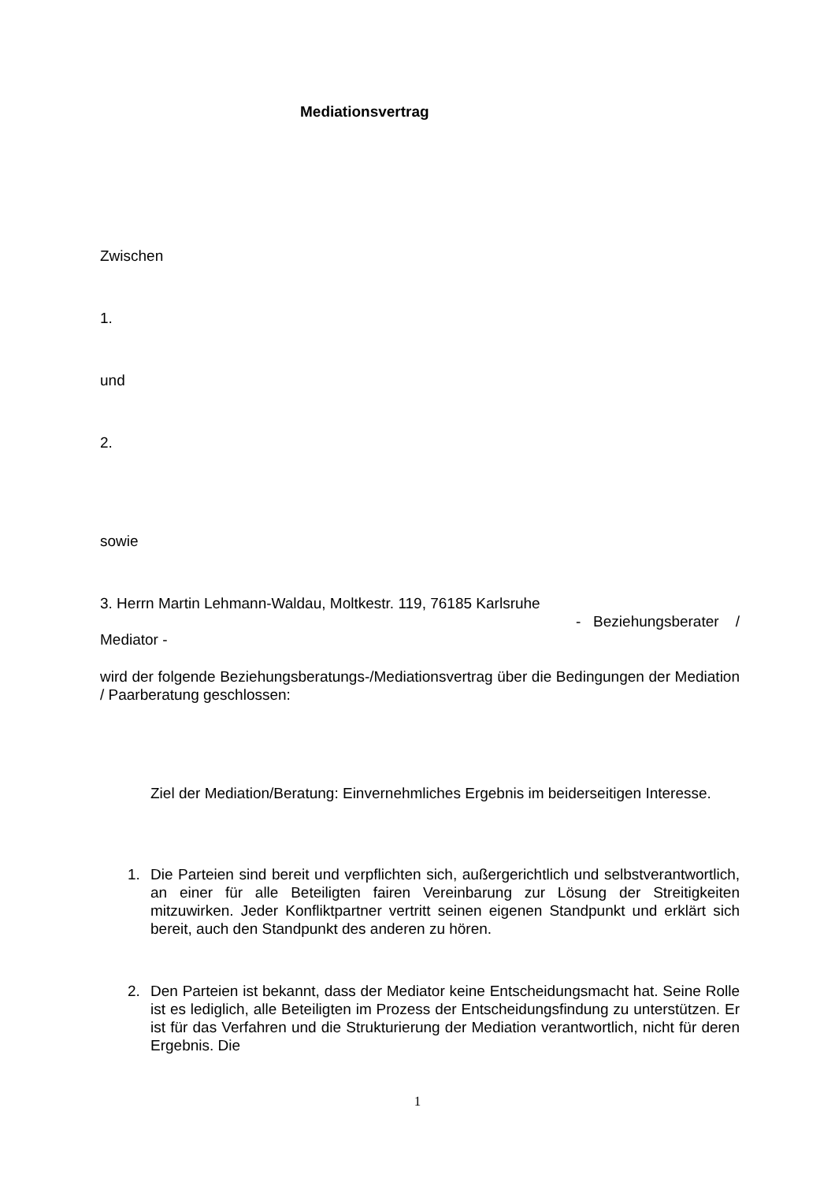Mediationsvertrag
Zwischen
1.
und
2.
sowie
3. Herrn Martin Lehmann-Waldau, Moltkestr. 119, 76185 Karlsruhe
- Beziehungsberater /
Mediator -
wird der folgende Beziehungsberatungs-/Mediationsvertrag über die Bedingungen der Mediation / Paarberatung geschlossen:
Ziel der Mediation/Beratung: Einvernehmliches Ergebnis im beiderseitigen Interesse.
1. Die Parteien sind bereit und verpflichten sich, außergerichtlich und selbstverantwortlich, an einer für alle Beteiligten fairen Vereinbarung zur Lösung der Streitigkeiten mitzuwirken. Jeder Konfliktpartner vertritt seinen eigenen Standpunkt und erklärt sich bereit, auch den Standpunkt des anderen zu hören.
2. Den Parteien ist bekannt, dass der Mediator keine Entscheidungsmacht hat. Seine Rolle ist es lediglich, alle Beteiligten im Prozess der Entscheidungsfindung zu unterstützen. Er ist für das Verfahren und die Strukturierung der Mediation verantwortlich, nicht für deren Ergebnis. Die
1